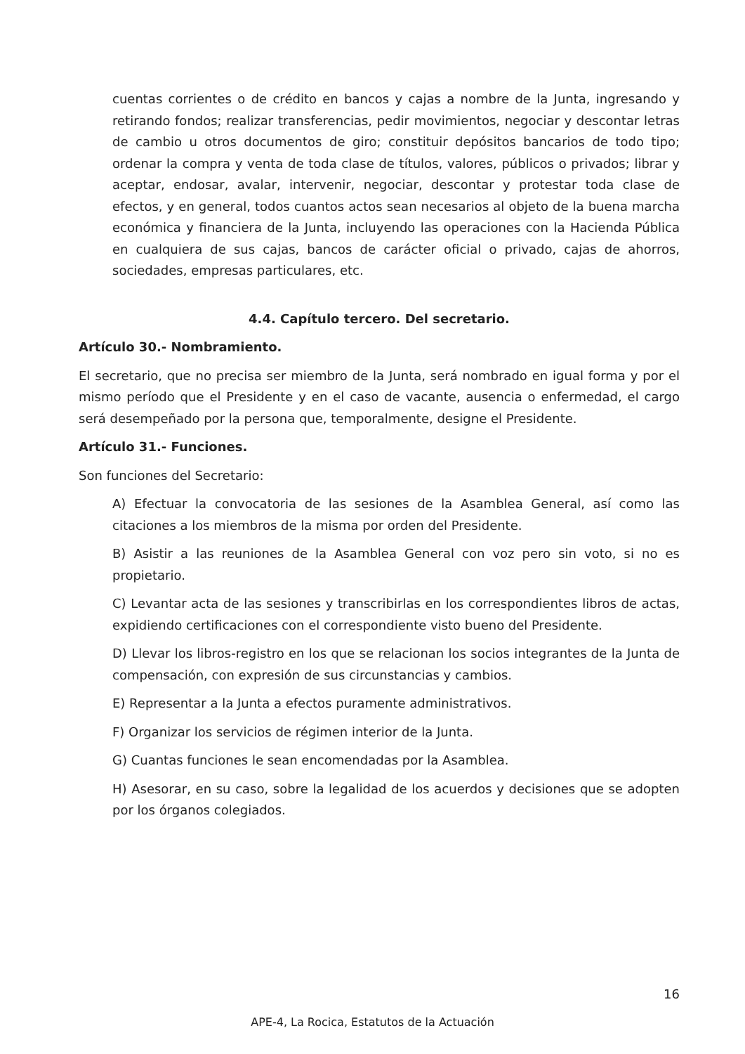cuentas corrientes o de crédito en bancos y cajas a nombre de la Junta, ingresando y retirando fondos; realizar transferencias, pedir movimientos, negociar y descontar letras de cambio u otros documentos de giro; constituir depósitos bancarios de todo tipo; ordenar la compra y venta de toda clase de títulos, valores, públicos o privados; librar y aceptar, endosar, avalar, intervenir, negociar, descontar y protestar toda clase de efectos, y en general, todos cuantos actos sean necesarios al objeto de la buena marcha económica y financiera de la Junta, incluyendo las operaciones con la Hacienda Pública en cualquiera de sus cajas, bancos de carácter oficial o privado, cajas de ahorros, sociedades, empresas particulares, etc.
4.4. Capítulo tercero. Del secretario.
Artículo 30.- Nombramiento.
El secretario, que no precisa ser miembro de la Junta, será nombrado en igual forma y por el mismo período que el Presidente y en el caso de vacante, ausencia o enfermedad, el cargo será desempeñado por la persona que, temporalmente, designe el Presidente.
Artículo 31.- Funciones.
Son funciones del Secretario:
A) Efectuar la convocatoria de las sesiones de la Asamblea General, así como las citaciones a los miembros de la misma por orden del Presidente.
B) Asistir a las reuniones de la Asamblea General con voz pero sin voto, si no es propietario.
C) Levantar acta de las sesiones y transcribirlas en los correspondientes libros de actas, expidiendo certificaciones con el correspondiente visto bueno del Presidente.
D) Llevar los libros-registro en los que se relacionan los socios integrantes de la Junta de compensación, con expresión de sus circunstancias y cambios.
E) Representar a la Junta a efectos puramente administrativos.
F) Organizar los servicios de régimen interior de la Junta.
G) Cuantas funciones le sean encomendadas por la Asamblea.
H) Asesorar, en su caso, sobre la legalidad de los acuerdos y decisiones que se adopten por los órganos colegiados.
16
APE-4, La Rocica, Estatutos de la Actuación